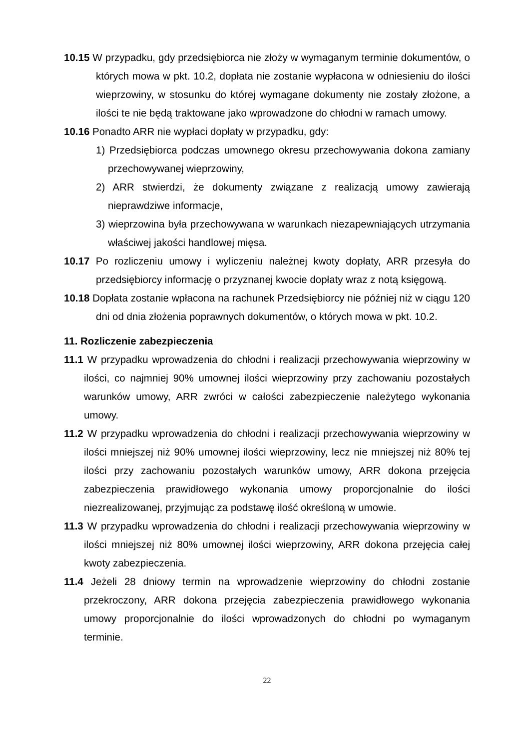10.15 W przypadku, gdy przedsiębiorca nie złoży w wymaganym terminie dokumentów, o których mowa w pkt. 10.2, dopłata nie zostanie wypłacona w odniesieniu do ilości wieprzowiny, w stosunku do której wymagane dokumenty nie zostały złożone, a ilości te nie będą traktowane jako wprowadzone do chłodni w ramach umowy.
10.16 Ponadto ARR nie wypłaci dopłaty w przypadku, gdy:
1) Przedsiębiorca podczas umownego okresu przechowywania dokona zamiany przechowywanej wieprzowiny,
2) ARR stwierdzi, że dokumenty związane z realizacją umowy zawierają nieprawdziwe informacje,
3) wieprzowina była przechowywana w warunkach niezapewniających utrzymania właściwej jakości handlowej mięsa.
10.17 Po rozliczeniu umowy i wyliczeniu należnej kwoty dopłaty, ARR przesyła do przedsiębiorcy informację o przyznanej kwocie dopłaty wraz z notą księgową.
10.18 Dopłata zostanie wpłacona na rachunek Przedsiębiorcy nie później niż w ciągu 120 dni od dnia złożenia poprawnych dokumentów, o których mowa w pkt. 10.2.
11. Rozliczenie zabezpieczenia
11.1 W przypadku wprowadzenia do chłodni i realizacji przechowywania wieprzowiny w ilości, co najmniej 90% umownej ilości wieprzowiny przy zachowaniu pozostałych warunków umowy, ARR zwróci w całości zabezpieczenie należytego wykonania umowy.
11.2 W przypadku wprowadzenia do chłodni i realizacji przechowywania wieprzowiny w ilości mniejszej niż 90% umownej ilości wieprzowiny, lecz nie mniejszej niż 80% tej ilości przy zachowaniu pozostałych warunków umowy, ARR dokona przejęcia zabezpieczenia prawidłowego wykonania umowy proporcjonalnie do ilości niezrealizowanej, przyjmując za podstawę ilość określoną w umowie.
11.3 W przypadku wprowadzenia do chłodni i realizacji przechowywania wieprzowiny w ilości mniejszej niż 80% umownej ilości wieprzowiny, ARR dokona przejęcia całej kwoty zabezpieczenia.
11.4 Jeżeli 28 dniowy termin na wprowadzenie wieprzowiny do chłodni zostanie przekroczony, ARR dokona przejęcia zabezpieczenia prawidłowego wykonania umowy proporcjonalnie do ilości wprowadzonych do chłodni po wymaganym terminie.
22